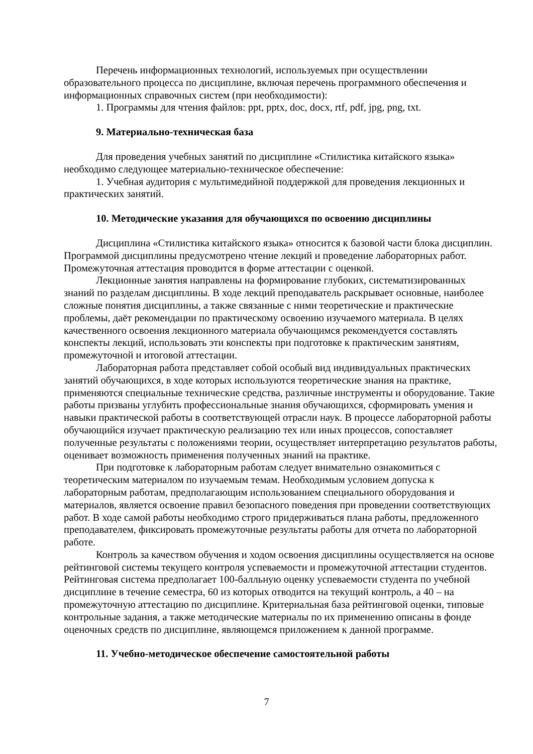Перечень информационных технологий, используемых при осуществлении образовательного процесса по дисциплине, включая перечень программного обеспечения и информационных справочных систем (при необходимости):
1. Программы для чтения файлов: ppt, pptx, doc, docx, rtf, pdf, jpg, png, txt.
9. Материально-техническая база
Для проведения учебных занятий по дисциплине «Стилистика китайского языка» необходимо следующее материально-техническое обеспечение:
1. Учебная аудитория с мультимедийной поддержкой для проведения лекционных и практических занятий.
10. Методические указания для обучающихся по освоению дисциплины
Дисциплина «Стилистика китайского языка» относится к базовой части блока дисциплин. Программой дисциплины предусмотрено чтение лекций и проведение лабораторных работ. Промежуточная аттестация проводится в форме аттестации с оценкой.
Лекционные занятия направлены на формирование глубоких, систематизированных знаний по разделам дисциплины. В ходе лекций преподаватель раскрывает основные, наиболее сложные понятия дисциплины, а также связанные с ними теоретические и практические проблемы, даёт рекомендации по практическому освоению изучаемого материала. В целях качественного освоения лекционного материала обучающимся рекомендуется составлять конспекты лекций, использовать эти конспекты при подготовке к практическим занятиям, промежуточной и итоговой аттестации.
Лабораторная работа представляет собой особый вид индивидуальных практических занятий обучающихся, в ходе которых используются теоретические знания на практике, применяются специальные технические средства, различные инструменты и оборудование. Такие работы призваны углубить профессиональные знания обучающихся, сформировать умения и навыки практической работы в соответствующей отрасли наук. В процессе лабораторной работы обучающийся изучает практическую реализацию тех или иных процессов, сопоставляет полученные результаты с положениями теории, осуществляет интерпретацию результатов работы, оценивает возможность применения полученных знаний на практике.
При подготовке к лабораторным работам следует внимательно ознакомиться с теоретическим материалом по изучаемым темам. Необходимым условием допуска к лабораторным работам, предполагающим использованием специального оборудования и материалов, является освоение правил безопасного поведения при проведении соответствующих работ. В ходе самой работы необходимо строго придерживаться плана работы, предложенного преподавателем, фиксировать промежуточные результаты работы для отчета по лабораторной работе.
Контроль за качеством обучения и ходом освоения дисциплины осуществляется на основе рейтинговой системы текущего контроля успеваемости и промежуточной аттестации студентов. Рейтинговая система предполагает 100-балльную оценку успеваемости студента по учебной дисциплине в течение семестра, 60 из которых отводится на текущий контроль, а 40 – на промежуточную аттестацию по дисциплине. Критериальная база рейтинговой оценки, типовые контрольные задания, а также методические материалы по их применению описаны в фонде оценочных средств по дисциплине, являющемся приложением к данной программе.
11. Учебно-методическое обеспечение самостоятельной работы
7